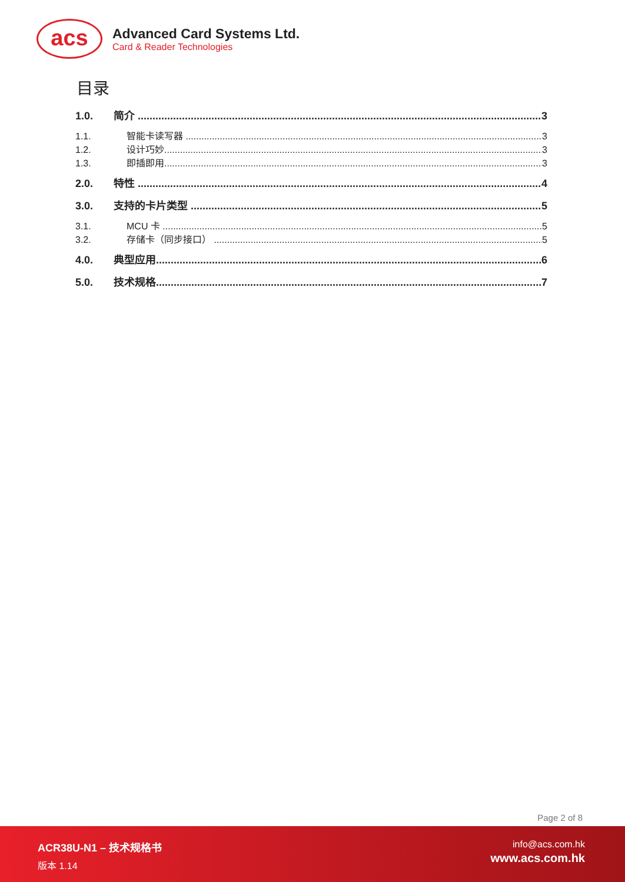acs
Advanced Card Systems Ltd.
Card & Reader Technologies
目录
1.0. 简介 3
1.1. 智能卡读写器 3
1.2. 设计巧妙 3
1.3. 即插即用 3
2.0. 特性 4
3.0. 支持的卡片类型 5
3.1. MCU 卡 5
3.2. 存储卡（同步接口） 5
4.0. 典型应用 6
5.0. 技术规格 7
Page 2 of 8
ACR38U-N1 – 技术规格书
版本 1.14
info@acs.com.hk
www.acs.com.hk